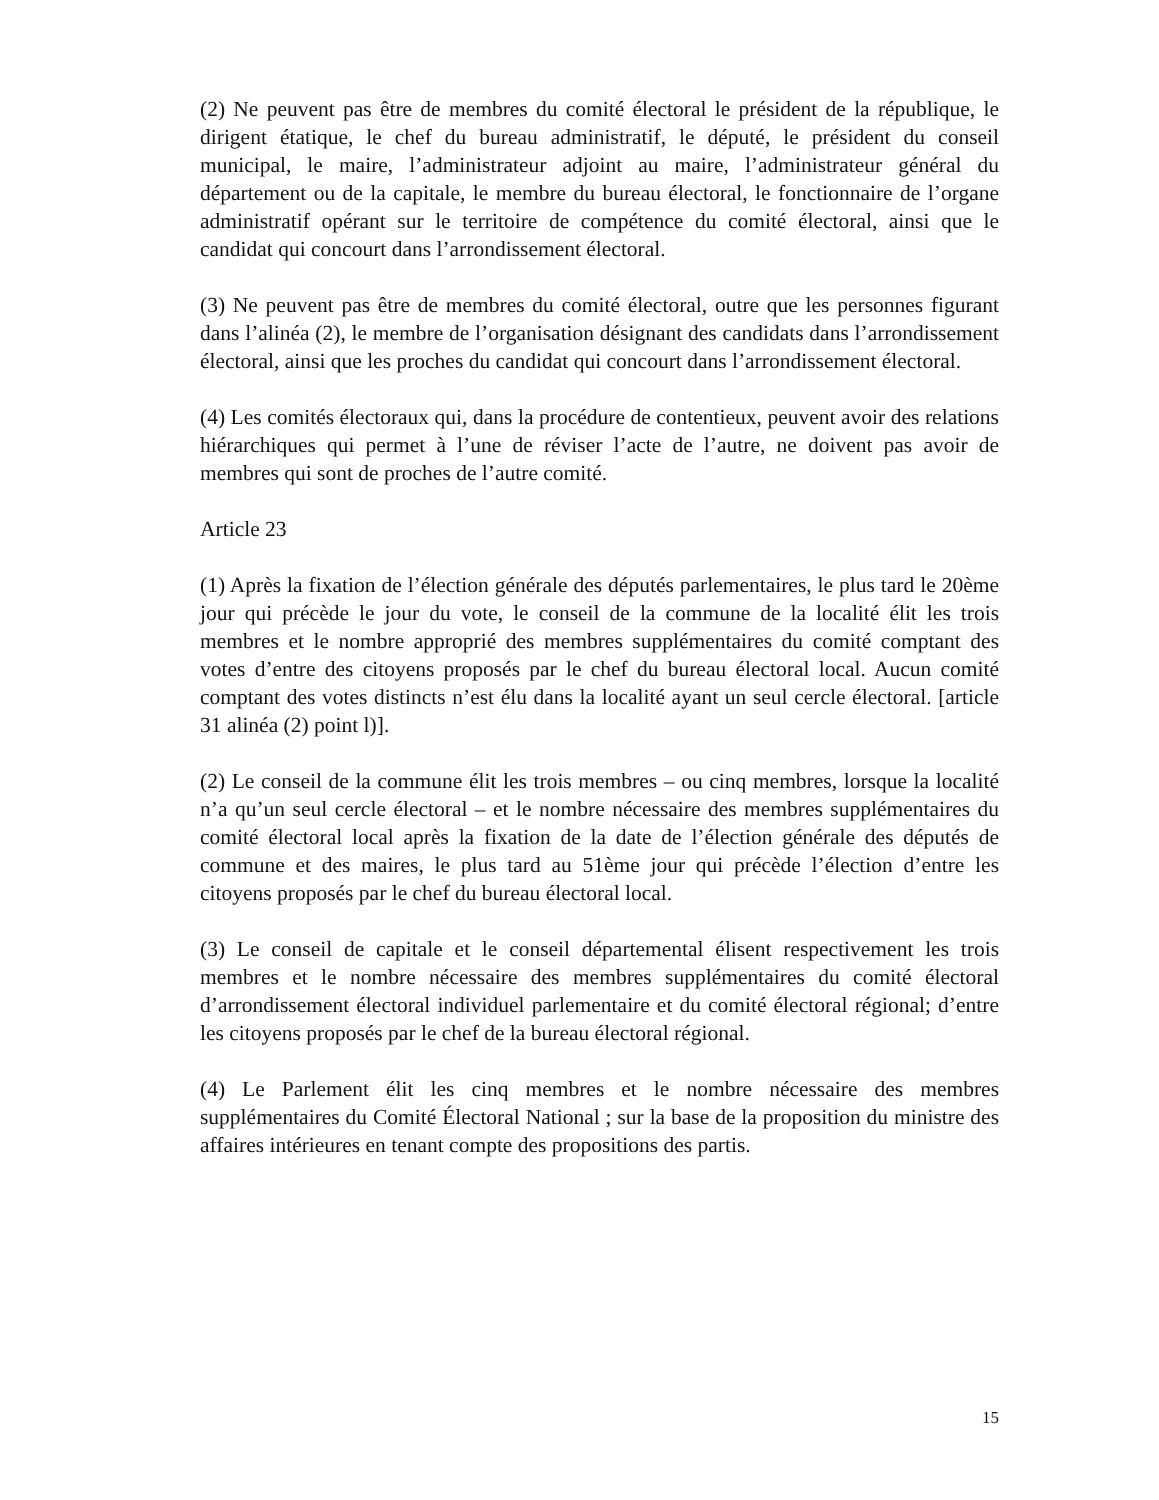(2) Ne peuvent pas être de membres du comité électoral le président de la république, le dirigent étatique, le chef du bureau administratif, le député, le président du conseil municipal, le maire, l’administrateur adjoint au maire, l’administrateur général du département ou de la capitale, le membre du bureau électoral, le fonctionnaire de l’organe administratif opérant sur le territoire de compétence du comité électoral, ainsi que le candidat qui concourt dans l’arrondissement électoral.
(3) Ne peuvent pas être de membres du comité électoral, outre que les personnes figurant dans l’alinéa (2), le membre de l’organisation désignant des candidats dans l’arrondissement électoral, ainsi que les proches du candidat qui concourt dans l’arrondissement électoral.
(4) Les comités électoraux qui, dans la procédure de contentieux, peuvent avoir des relations hiérarchiques qui permet à l’une de réviser l’acte de l’autre, ne doivent pas avoir de membres qui sont de proches de l’autre comité.
Article 23
(1) Après la fixation de l’élection générale des députés parlementaires, le plus tard le 20ème jour qui précède le jour du vote, le conseil de la commune de la localité élit les trois membres et le nombre approprié des membres supplémentaires du comité comptant des votes d’entre des citoyens proposés par le chef du bureau électoral local. Aucun comité comptant des votes distincts n’est élu dans la localité ayant un seul cercle électoral. [article 31 alinéa (2) point l)].
(2) Le conseil de la commune élit les trois membres – ou cinq membres, lorsque la localité n’a qu’un seul cercle électoral – et le nombre nécessaire des membres supplémentaires du comité électoral local après la fixation de la date de l’élection générale des députés de commune et des maires, le plus tard au 51ème jour qui précède l’élection d’entre les citoyens proposés par le chef du bureau électoral local.
(3) Le conseil de capitale et le conseil départemental élisent respectivement les trois membres et le nombre nécessaire des membres supplémentaires du comité électoral d’arrondissement électoral individuel parlementaire et du comité électoral régional; d’entre les citoyens proposés par le chef de la bureau électoral régional.
(4) Le Parlement élit les cinq membres et le nombre nécessaire des membres supplémentaires du Comité Électoral National ; sur la base de la proposition du ministre des affaires intérieures en tenant compte des propositions des partis.
15